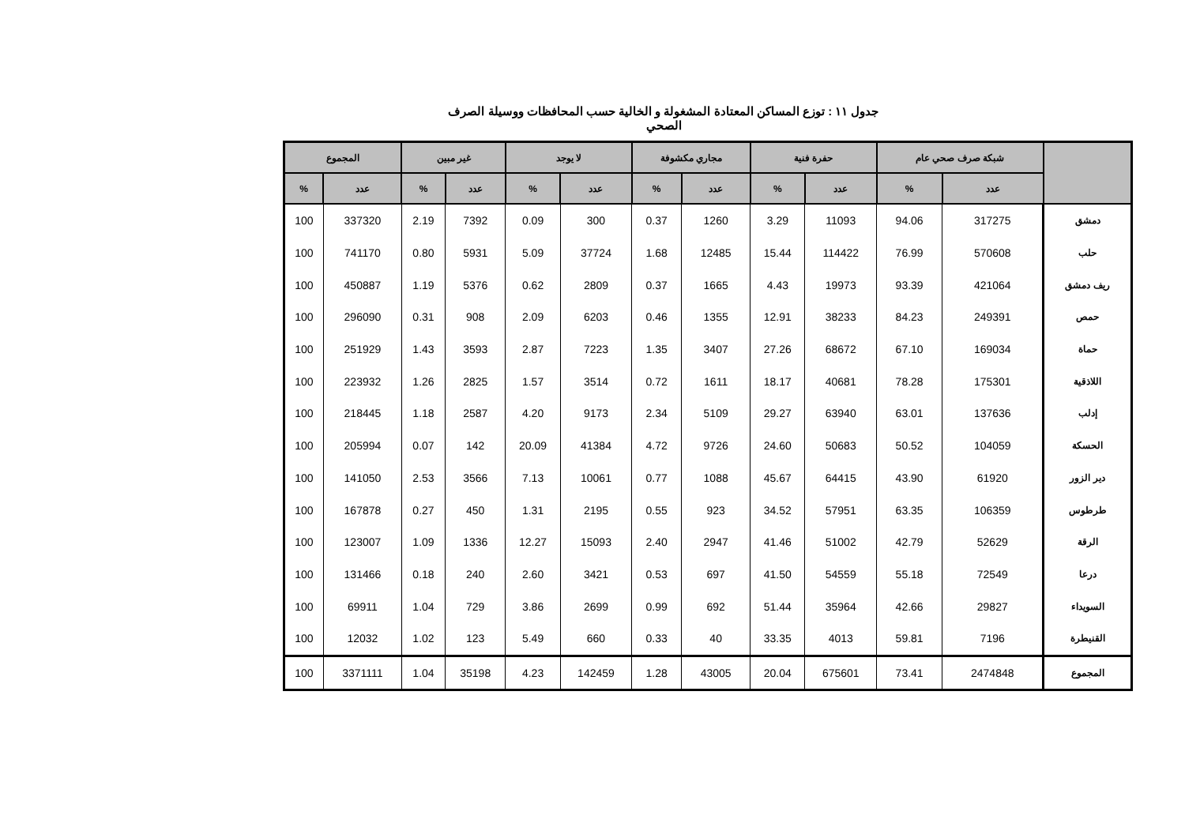جدول ١١ : توزع المساكن المعتادة المشغولة و الخالية حسب المحافظات ووسيلة الصرف الصحي
| | شبكة صرف صحي عام | | حفرة فنية | | مجاري مكشوفة | | لا يوجد | | غير مبين | | المجموع | |
| --- | --- | --- | --- | --- | --- | --- | --- | --- | --- | --- | --- | --- |
| | عدد | % | عدد | % | عدد | % | عدد | % | عدد | % | عدد | % |
| دمشق | 317275 | 94.06 | 11093 | 3.29 | 1260 | 0.37 | 300 | 0.09 | 7392 | 2.19 | 337320 | 100 |
| حلب | 570608 | 76.99 | 114422 | 15.44 | 12485 | 1.68 | 37724 | 5.09 | 5931 | 0.80 | 741170 | 100 |
| ريف دمشق | 421064 | 93.39 | 19973 | 4.43 | 1665 | 0.37 | 2809 | 0.62 | 5376 | 1.19 | 450887 | 100 |
| حمص | 249391 | 84.23 | 38233 | 12.91 | 1355 | 0.46 | 6203 | 2.09 | 908 | 0.31 | 296090 | 100 |
| حماة | 169034 | 67.10 | 68672 | 27.26 | 3407 | 1.35 | 7223 | 2.87 | 3593 | 1.43 | 251929 | 100 |
| اللاذقية | 175301 | 78.28 | 40681 | 18.17 | 1611 | 0.72 | 3514 | 1.57 | 2825 | 1.26 | 223932 | 100 |
| إدلب | 137636 | 63.01 | 63940 | 29.27 | 5109 | 2.34 | 9173 | 4.20 | 2587 | 1.18 | 218445 | 100 |
| الحسكة | 104059 | 50.52 | 50683 | 24.60 | 9726 | 4.72 | 41384 | 20.09 | 142 | 0.07 | 205994 | 100 |
| دير الزور | 61920 | 43.90 | 64415 | 45.67 | 1088 | 0.77 | 10061 | 7.13 | 3566 | 2.53 | 141050 | 100 |
| طرطوس | 106359 | 63.35 | 57951 | 34.52 | 923 | 0.55 | 2195 | 1.31 | 450 | 0.27 | 167878 | 100 |
| الرقة | 52629 | 42.79 | 51002 | 41.46 | 2947 | 2.40 | 15093 | 12.27 | 1336 | 1.09 | 123007 | 100 |
| درعا | 72549 | 55.18 | 54559 | 41.50 | 697 | 0.53 | 3421 | 2.60 | 240 | 0.18 | 131466 | 100 |
| السويداء | 29827 | 42.66 | 35964 | 51.44 | 692 | 0.99 | 2699 | 3.86 | 729 | 1.04 | 69911 | 100 |
| القنيطرة | 7196 | 59.81 | 4013 | 33.35 | 40 | 0.33 | 660 | 5.49 | 123 | 1.02 | 12032 | 100 |
| المجموع | 2474848 | 73.41 | 675601 | 20.04 | 43005 | 1.28 | 142459 | 4.23 | 35198 | 1.04 | 3371111 | 100 |